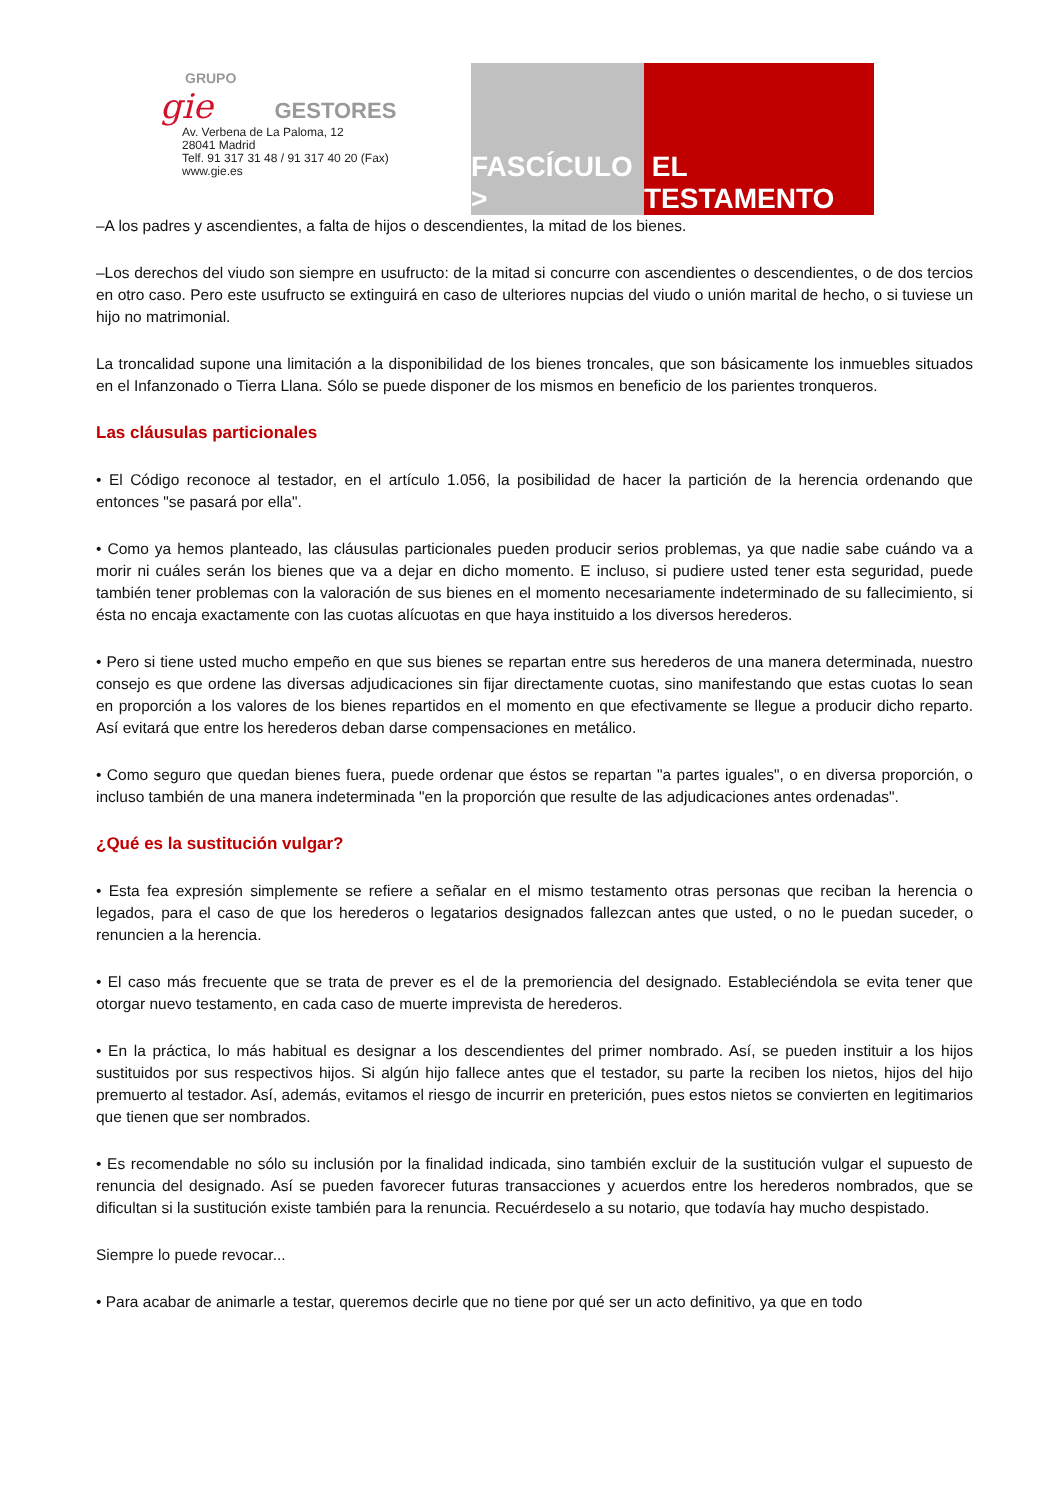GRUPO
gie GESTORES
Av. Verbena de La Paloma, 12
28041 Madrid
Telf. 91 317 31 48 / 91 317 40 20 (Fax)
www.gie.es
FASCÍCULO > EL TESTAMENTO
–A los padres y ascendientes, a falta de hijos o descendientes, la mitad de los bienes.
–Los derechos del viudo son siempre en usufructo: de la mitad si concurre con ascendientes o descendientes, o de dos tercios en otro caso. Pero este usufructo se extinguirá en caso de ulteriores nupcias del viudo o unión marital de hecho, o si tuviese un hijo no matrimonial.
La troncalidad supone una limitación a la disponibilidad de los bienes troncales, que son básicamente los inmuebles situados en el Infanzonado o Tierra Llana. Sólo se puede disponer de los mismos en beneficio de los parientes tronqueros.
Las cláusulas particionales
• El Código reconoce al testador, en el artículo 1.056, la posibilidad de hacer la partición de la herencia ordenando que entonces "se pasará por ella".
• Como ya hemos planteado, las cláusulas particionales pueden producir serios problemas, ya que nadie sabe cuándo va a morir ni cuáles serán los bienes que va a dejar en dicho momento. E incluso, si pudiere usted tener esta seguridad, puede también tener problemas con la valoración de sus bienes en el momento necesariamente indeterminado de su fallecimiento, si ésta no encaja exactamente con las cuotas alícuotas en que haya instituido a los diversos herederos.
• Pero si tiene usted mucho empeño en que sus bienes se repartan entre sus herederos de una manera determinada, nuestro consejo es que ordene las diversas adjudicaciones sin fijar directamente cuotas, sino manifestando que estas cuotas lo sean en proporción a los valores de los bienes repartidos en el momento en que efectivamente se llegue a producir dicho reparto. Así evitará que entre los herederos deban darse compensaciones en metálico.
• Como seguro que quedan bienes fuera, puede ordenar que éstos se repartan "a partes iguales", o en diversa proporción, o incluso también de una manera indeterminada "en la proporción que resulte de las adjudicaciones antes ordenadas".
¿Qué es la sustitución vulgar?
• Esta fea expresión simplemente se refiere a señalar en el mismo testamento otras personas que reciban la herencia o legados, para el caso de que los herederos o legatarios designados fallezcan antes que usted, o no le puedan suceder, o renuncien a la herencia.
• El caso más frecuente que se trata de prever es el de la premoriencia del designado. Estableciéndola se evita tener que otorgar nuevo testamento, en cada caso de muerte imprevista de herederos.
• En la práctica, lo más habitual es designar a los descendientes del primer nombrado. Así, se pueden instituir a los hijos sustituidos por sus respectivos hijos. Si algún hijo fallece antes que el testador, su parte la reciben los nietos, hijos del hijo premuerto al testador. Así, además, evitamos el riesgo de incurrir en preterición, pues estos nietos se convierten en legitimarios que tienen que ser nombrados.
• Es recomendable no sólo su inclusión por la finalidad indicada, sino también excluir de la sustitución vulgar el supuesto de renuncia del designado. Así se pueden favorecer futuras transacciones y acuerdos entre los herederos nombrados, que se dificultan si la sustitución existe también para la renuncia. Recuérdeselo a su notario, que todavía hay mucho despistado.
Siempre lo puede revocar...
• Para acabar de animarle a testar, queremos decirle que no tiene por qué ser un acto definitivo, ya que en todo